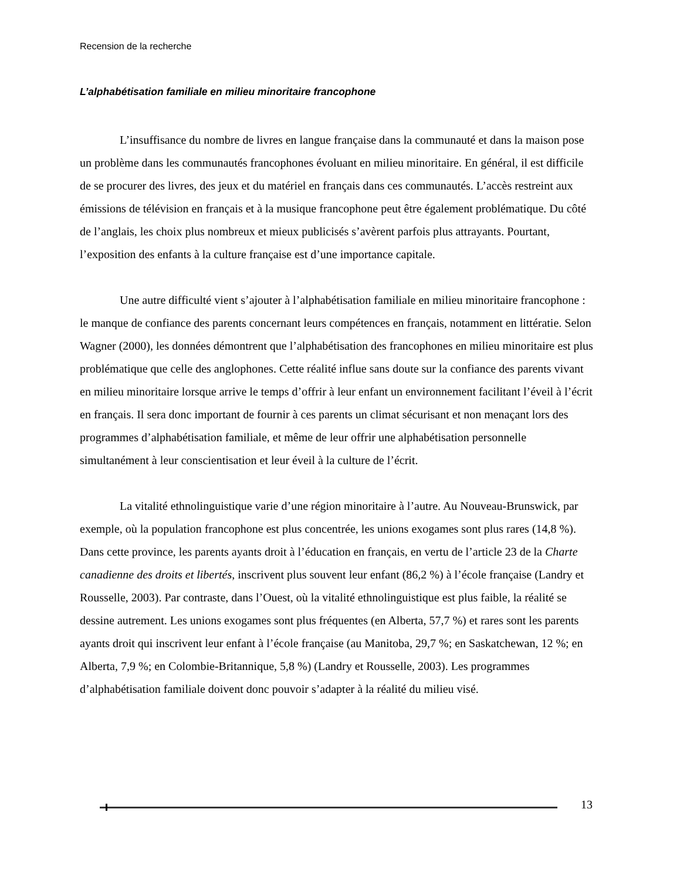Recension de la recherche
L’alphabétisation familiale en milieu minoritaire francophone
L’insuffisance du nombre de livres en langue française dans la communauté et dans la maison pose un problème dans les communautés francophones évoluant en milieu minoritaire. En général, il est difficile de se procurer des livres, des jeux et du matériel en français dans ces communautés. L’accès restreint aux émissions de télévision en français et à la musique francophone peut être également problématique. Du côté de l’anglais, les choix plus nombreux et mieux publicisés s’avèrent parfois plus attrayants. Pourtant, l’exposition des enfants à la culture française est d’une importance capitale.
Une autre difficulté vient s’ajouter à l’alphabétisation familiale en milieu minoritaire francophone : le manque de confiance des parents concernant leurs compétences en français, notamment en littératie. Selon Wagner (2000), les données démontrent que l’alphabétisation des francophones en milieu minoritaire est plus problématique que celle des anglophones. Cette réalité influe sans doute sur la confiance des parents vivant en milieu minoritaire lorsque arrive le temps d’offrir à leur enfant un environnement facilitant l’éveil à l’écrit en français. Il sera donc important de fournir à ces parents un climat sécurisant et non menaçant lors des programmes d’alphabétisation familiale, et même de leur offrir une alphabétisation personnelle simultanément à leur conscientisation et leur éveil à la culture de l’écrit.
La vitalité ethnolinguistique varie d’une région minoritaire à l’autre. Au Nouveau-Brunswick, par exemple, où la population francophone est plus concentrée, les unions exogames sont plus rares (14,8 %). Dans cette province, les parents ayants droit à l’éducation en français, en vertu de l’article 23 de la Charte canadienne des droits et libertés, inscrivent plus souvent leur enfant (86,2 %) à l’école française (Landry et Rousselle, 2003). Par contraste, dans l’Ouest, où la vitalité ethnolinguistique est plus faible, la réalité se dessine autrement. Les unions exogames sont plus fréquentes (en Alberta, 57,7 %) et rares sont les parents ayants droit qui inscrivent leur enfant à l’école française (au Manitoba, 29,7 %; en Saskatchewan, 12 %; en Alberta, 7,9 %; en Colombie-Britannique, 5,8 %) (Landry et Rousselle, 2003). Les programmes d’alphabétisation familiale doivent donc pouvoir s’adapter à la réalité du milieu visé.
13